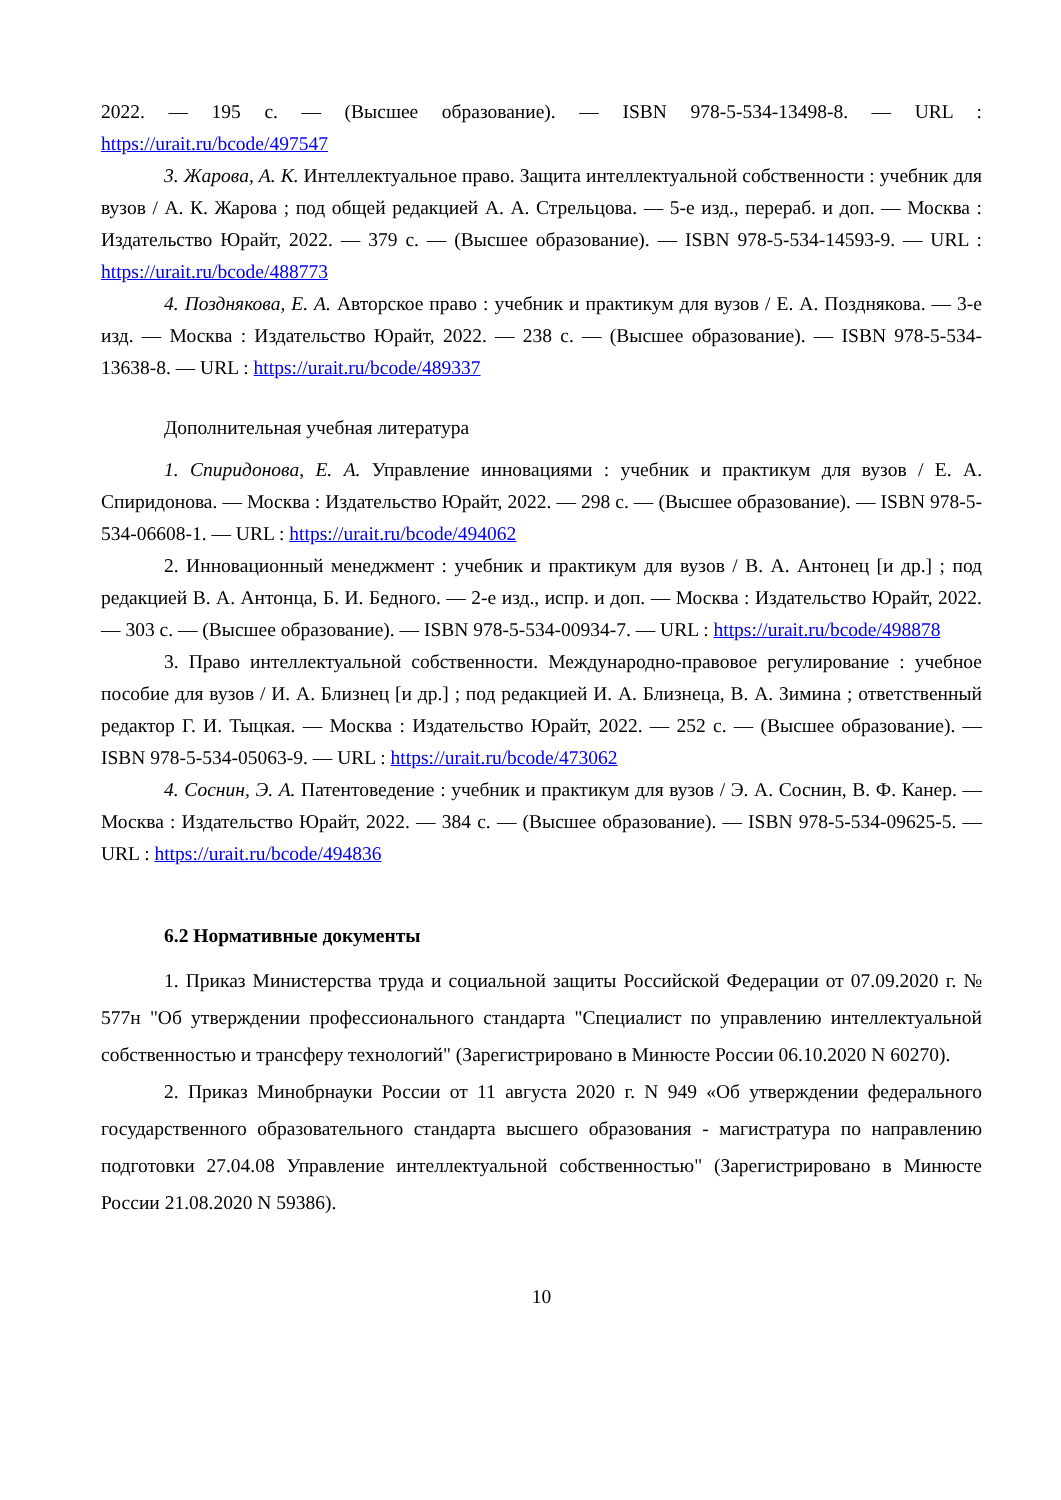2022. — 195 с. — (Высшее образование). — ISBN 978-5-534-13498-8. — URL : https://urait.ru/bcode/497547
3. Жарова, А. К. Интеллектуальное право. Защита интеллектуальной собственности : учебник для вузов / А. К. Жарова ; под общей редакцией А. А. Стрельцова. — 5-е изд., перераб. и доп. — Москва : Издательство Юрайт, 2022. — 379 с. — (Высшее образование). — ISBN 978-5-534-14593-9. — URL : https://urait.ru/bcode/488773
4. Позднякова, Е. А. Авторское право : учебник и практикум для вузов / Е. А. Позднякова. — 3-е изд. — Москва : Издательство Юрайт, 2022. — 238 с. — (Высшее образование). — ISBN 978-5-534-13638-8. — URL : https://urait.ru/bcode/489337
Дополнительная учебная литература
1. Спиридонова, Е. А. Управление инновациями : учебник и практикум для вузов / Е. А. Спиридонова. — Москва : Издательство Юрайт, 2022. — 298 с. — (Высшее образование). — ISBN 978-5-534-06608-1. — URL : https://urait.ru/bcode/494062
2. Инновационный менеджмент : учебник и практикум для вузов / В. А. Антонец [и др.] ; под редакцией В. А. Антонца, Б. И. Бедного. — 2-е изд., испр. и доп. — Москва : Издательство Юрайт, 2022. — 303 с. — (Высшее образование). — ISBN 978-5-534-00934-7. — URL : https://urait.ru/bcode/498878
3. Право интеллектуальной собственности. Международно-правовое регулирование : учебное пособие для вузов / И. А. Близнец [и др.] ; под редакцией И. А. Близнеца, В. А. Зимина ; ответственный редактор Г. И. Тыцкая. — Москва : Издательство Юрайт, 2022. — 252 с. — (Высшее образование). — ISBN 978-5-534-05063-9. — URL : https://urait.ru/bcode/473062
4. Соснин, Э. А. Патентоведение : учебник и практикум для вузов / Э. А. Соснин, В. Ф. Канер. — Москва : Издательство Юрайт, 2022. — 384 с. — (Высшее образование). — ISBN 978-5-534-09625-5. — URL : https://urait.ru/bcode/494836
6.2 Нормативные документы
1. Приказ Министерства труда и социальной защиты Российской Федерации от 07.09.2020 г. № 577н "Об утверждении профессионального стандарта "Специалист по управлению интеллектуальной собственностью и трансферу технологий" (Зарегистрировано в Минюсте России 06.10.2020 N 60270).
2. Приказ Минобрнауки России от 11 августа 2020 г. N 949 «Об утверждении федерального государственного образовательного стандарта высшего образования - магистратура по направлению подготовки 27.04.08 Управление интеллектуальной собственностью" (Зарегистрировано в Минюсте России 21.08.2020 N 59386).
10